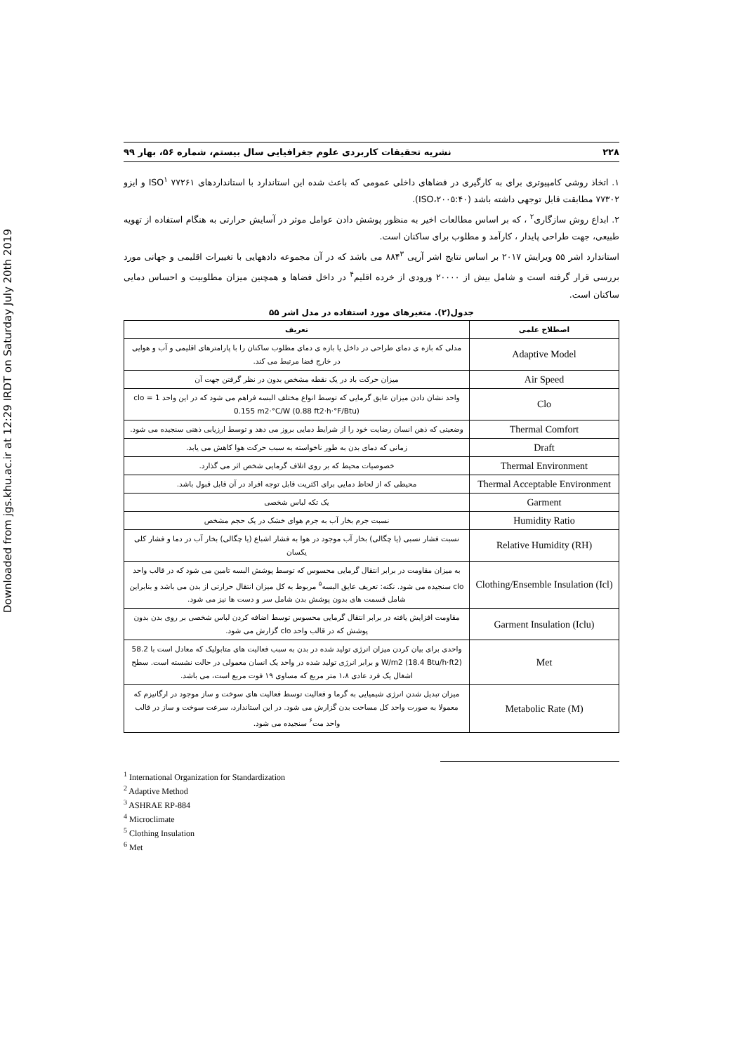Downloaded from jgs.khu.ac.ir at 12:29 IRDT on Saturday July 20th 2019
۲۲۸ نشریه تحقیقات کاربردی علوم جغرافیایی سال بیستم، شماره ۵۶، بهار ۹۹
۱. اتخاذ روشی کامپیوتری برای به کارگیری در فضاهای داخلی عمومی که باعث شده این استاندارد با استانداردهای ISO<sup>۱</sup> ۷۷۲۶۱ و ایزو ۷۷۳۰۲ مطابقت قابل توجهی داشته باشد (ISO،۲۰۰۵:۴۰).
۲. ابداع روش سازگاری<sup>۲</sup> ، که بر اساس مطالعات اخیر به منظور پوشش دادن عوامل موثر در آسایش حرارتی به هنگام استفاده از تهویه طبیعی، جهت طراحی پایدار ، کارآمد و مطلوب برای ساکنان است.
استاندارد اشر ۵۵ ویرایش ۲۰۱۷ بر اساس نتایج اشر آرپی ۸۸۴<sup>۳</sup> می باشد که در آن مجموعه دادههایی با تغییرات اقلیمی و جهانی مورد بررسی قرار گرفته است و شامل بیش از ۲۰۰۰۰ ورودی از خرده اقلیم<sup>۴</sup> در داخل فضاها و همچنین میزان مطلوبیت و احساس دمایی ساکنان است.
جدول(۲). متغیرهای مورد استفاده در مدل اشر ۵۵
| اصطلاح علمی | تعریف |
| --- | --- |
| Adaptive Model | مدلی که بازه ی دمای طراحی در داخل یا بازه ی دمای مطلوب ساکنان را با پارامترهای اقلیمی و آب و هوایی در خارج فضا مرتبط می کند. |
| Air Speed | میزان حرکت باد در یک نقطه مشخص بدون در نظر گرفتن جهت آن |
| Clo | واحد نشان دادن میزان عایق گرمایی که توسط انواع مختلف البسه فراهم می شود که در این واحد 1 clo = 0.155 m2·°C/W (0.88 ft2·h·°F/Btu) |
| Thermal Comfort | وضعیتی که ذهن انسان رضایت خود را از شرایط دمایی بروز می دهد و توسط ارزیابی ذهنی سنجیده می شود. |
| Draft | زمانی که دمای بدن به طور ناخواسته به سبب حرکت هوا کاهش می یابد. |
| Thermal Environment | خصوصیات محیط که بر روی اتلاف گرمایی شخص اثر می گذارد. |
| Thermal Acceptable Environment | محیطی که از لحاظ دمایی برای اکثریت قابل توجه افراد در آن قابل قبول باشد. |
| Garment | یک تکه لباس شخصی |
| Humidity Ratio | نسبت جرم بخار آب به جرم هوای خشک در یک حجم مشخص |
| Relative Humidity (RH) | نسبت فشار نسبی (یا چگالی) بخار آب موجود در هوا به فشار اشباع (یا چگالی) بخار آب در دما و فشار کلی یکسان |
| Clothing/Ensemble Insulation (Icl) | به میزان مقاومت در برابر انتقال گرمایی محسوس که توسط پوشش البسه تامین می شود که در قالب واحد clo سنجیده می شود. نکته: تعریف عایق البسه<sup>۵</sup> مربوط به کل میزان انتقال حرارتی از بدن می باشد و بنابراین شامل قسمت های بدون پوشش بدن شامل سر و دست ها نیز می شود. |
| Garment Insulation (Iclu) | مقاومت افزایش یافته در برابر انتقال گرمایی محسوس توسط اضافه کردن لباس شخصی بر روی بدن بدون پوشش که در قالب واحد clo گزارش می شود. |
| Met | واحدی برای بیان کردن میزان انرژی تولید شده در بدن به سبب فعالیت های متابولیک که معادل است با 58.2 W/m2 (18.4 Btu/h·ft2) و برابر انرژی تولید شده در واحد یک انسان معمولی در حالت نشسته است. سطح اشغال یک فرد عادی ۱،۸ متر مربع که مساوی ۱۹ فوت مربع است، می باشد. |
| Metabolic Rate (M) | میزان تبدیل شدن انرژی شیمیایی به گرما و فعالیت توسط فعالیت های سوخت و ساز موجود در ارگانیزم که معمولا به صورت واحد کل مساحت بدن گزارش می شود. در این استاندارد، سرعت سوخت و ساز در قالب واحد مت<sup>۶</sup> سنجیده می شود. |
<sup>1</sup> International Organization for Standardization
<sup>2</sup> Adaptive Method
<sup>3</sup> ASHRAE RP-884
<sup>4</sup> Microclimate
<sup>5</sup> Clothing Insulation
<sup>6</sup> Met